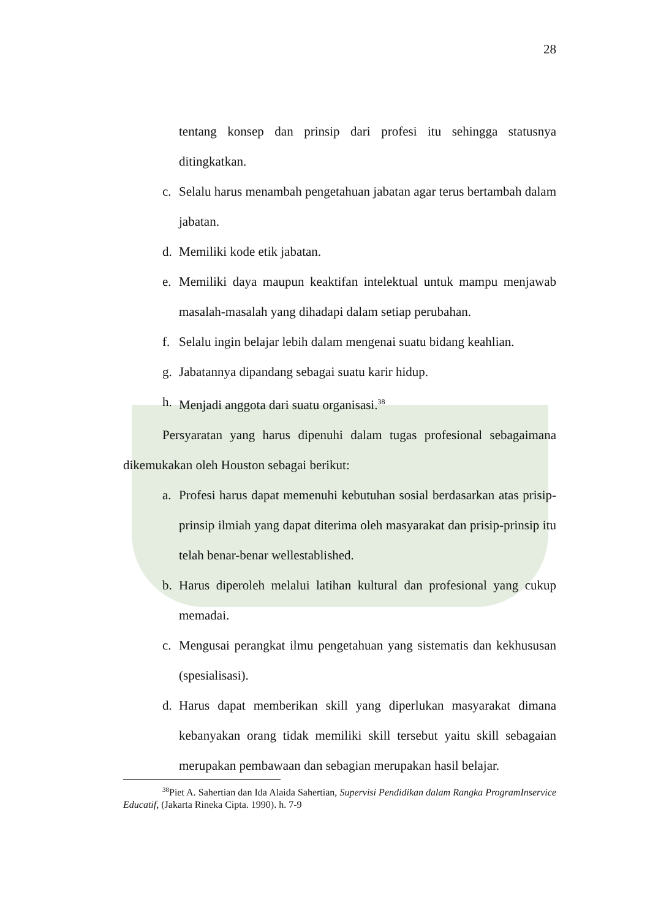28
tentang konsep dan prinsip dari profesi itu sehingga statusnya ditingkatkan.
c. Selalu harus menambah pengetahuan jabatan agar terus bertambah dalam jabatan.
d. Memiliki kode etik jabatan.
e. Memiliki daya maupun keaktifan intelektual untuk mampu menjawab masalah-masalah yang dihadapi dalam setiap perubahan.
f. Selalu ingin belajar lebih dalam mengenai suatu bidang keahlian.
g. Jabatannya dipandang sebagai suatu karir hidup.
h. Menjadi anggota dari suatu organisasi.<sup>38</sup>
Persyaratan yang harus dipenuhi dalam tugas profesional sebagaimana dikemukakan oleh Houston sebagai berikut:
a. Profesi harus dapat memenuhi kebutuhan sosial berdasarkan atas prisip-prinsip ilmiah yang dapat diterima oleh masyarakat dan prisip-prinsip itu telah benar-benar wellestablished.
b. Harus diperoleh melalui latihan kultural dan profesional yang cukup memadai.
c. Mengusai perangkat ilmu pengetahuan yang sistematis dan kekhususan (spesialisasi).
d. Harus dapat memberikan skill yang diperlukan masyarakat dimana kebanyakan orang tidak memiliki skill tersebut yaitu skill sebagaian merupakan pembawaan dan sebagian merupakan hasil belajar.
<sup>38</sup> Piet A. Sahertian dan Ida Alaida Sahertian, Supervisi Pendidikan dalam Rangka ProgramInservice Educatif, (Jakarta Rineka Cipta. 1990). h. 7-9